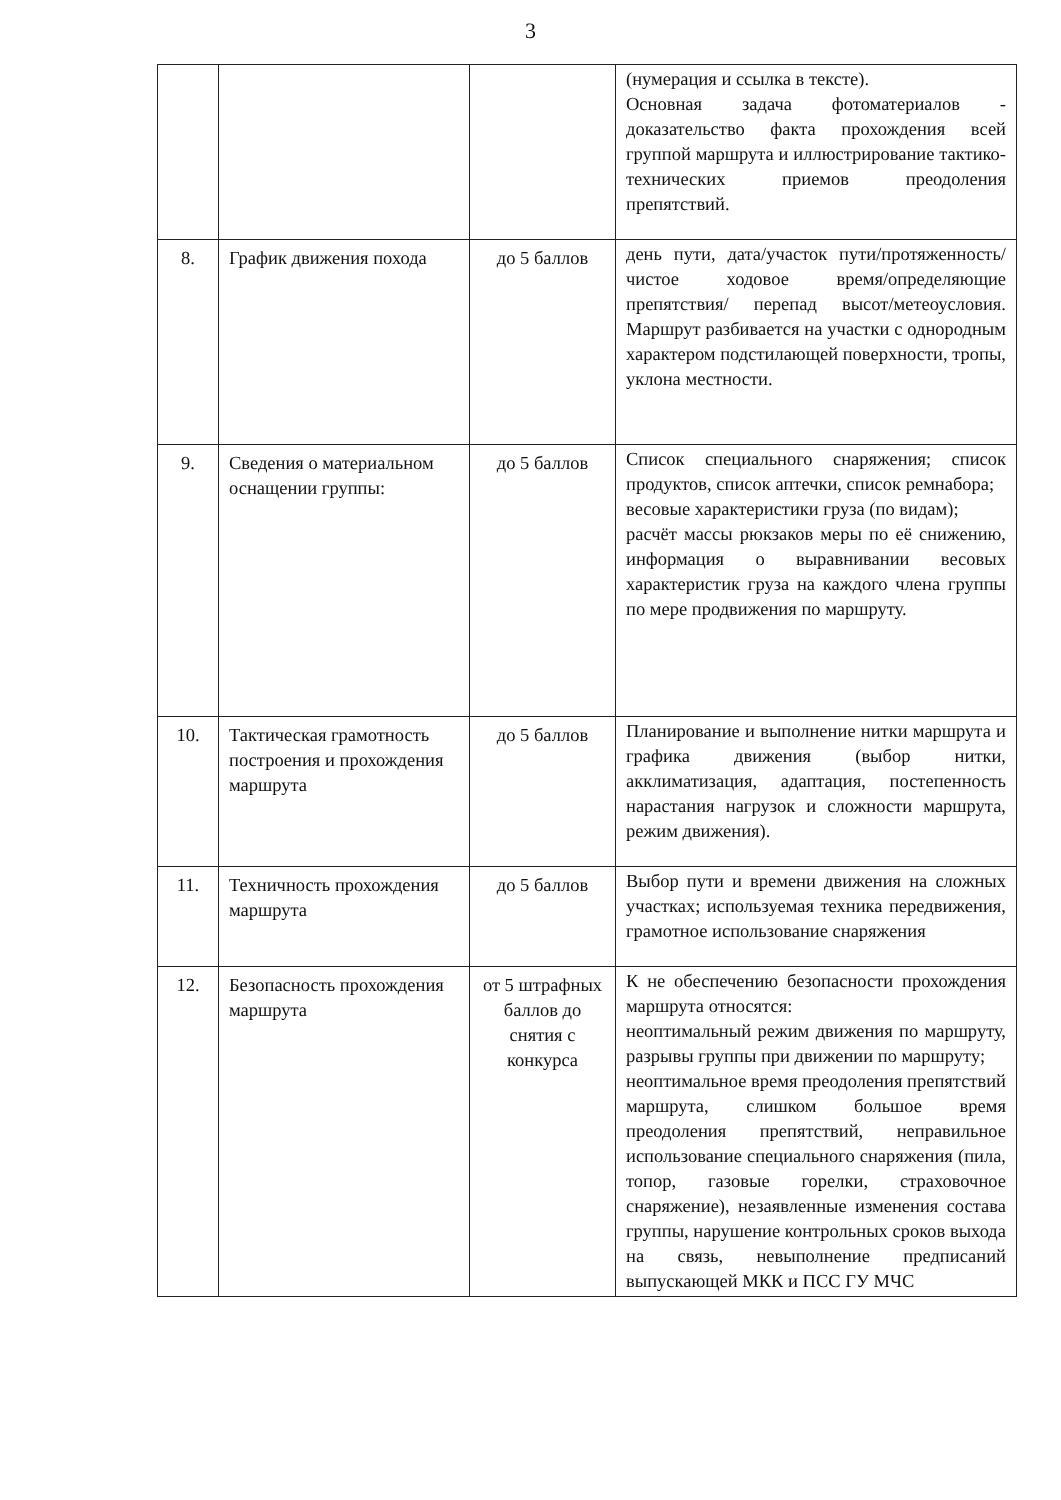3
| | | | (нумерация и ссылка в тексте). Основная задача фотоматериалов - доказательство факта прохождения всей группой маршрута и иллюстрирование тактико-технических приемов преодоления препятствий. |
| 8. | График движения похода | до 5 баллов | день пути, дата/участок пути/протяженность/чистое ходовое время/определяющие препятствия/ перепад высот/метеоусловия. Маршрут разбивается на участки с однородным характером подстилающей поверхности, тропы, уклона местности. |
| 9. | Сведения о материальном оснащении группы: | до 5 баллов | Список специального снаряжения; список продуктов, список аптечки, список ремнабора; весовые характеристики груза (по видам); расчёт массы рюкзаков меры по её снижению, информация о выравнивании весовых характеристик груза на каждого члена группы по мере продвижения по маршруту. |
| 10. | Тактическая грамотность построения и прохождения маршрута | до 5 баллов | Планирование и выполнение нитки маршрута и графика движения (выбор нитки, акклиматизация, адаптация, постепенность нарастания нагрузок и сложности маршрута, режим движения). |
| 11. | Техничность прохождения маршрута | до 5 баллов | Выбор пути и времени движения на сложных участках; используемая техника передвижения, грамотное использование снаряжения |
| 12. | Безопасность прохождения маршрута | от 5 штрафных баллов до снятия с конкурса | К не обеспечению безопасности прохождения маршрута относятся: неоптимальный режим движения по маршруту, разрывы группы при движении по маршруту; неоптимальное время преодоления препятствий маршрута, слишком большое время преодоления препятствий, неправильное использование специального снаряжения (пила, топор, газовые горелки, страховочное снаряжение), незаявленные изменения состава группы, нарушение контрольных сроков выхода на связь, невыполнение предписаний выпускающей МКК и ПСС ГУ МЧС |